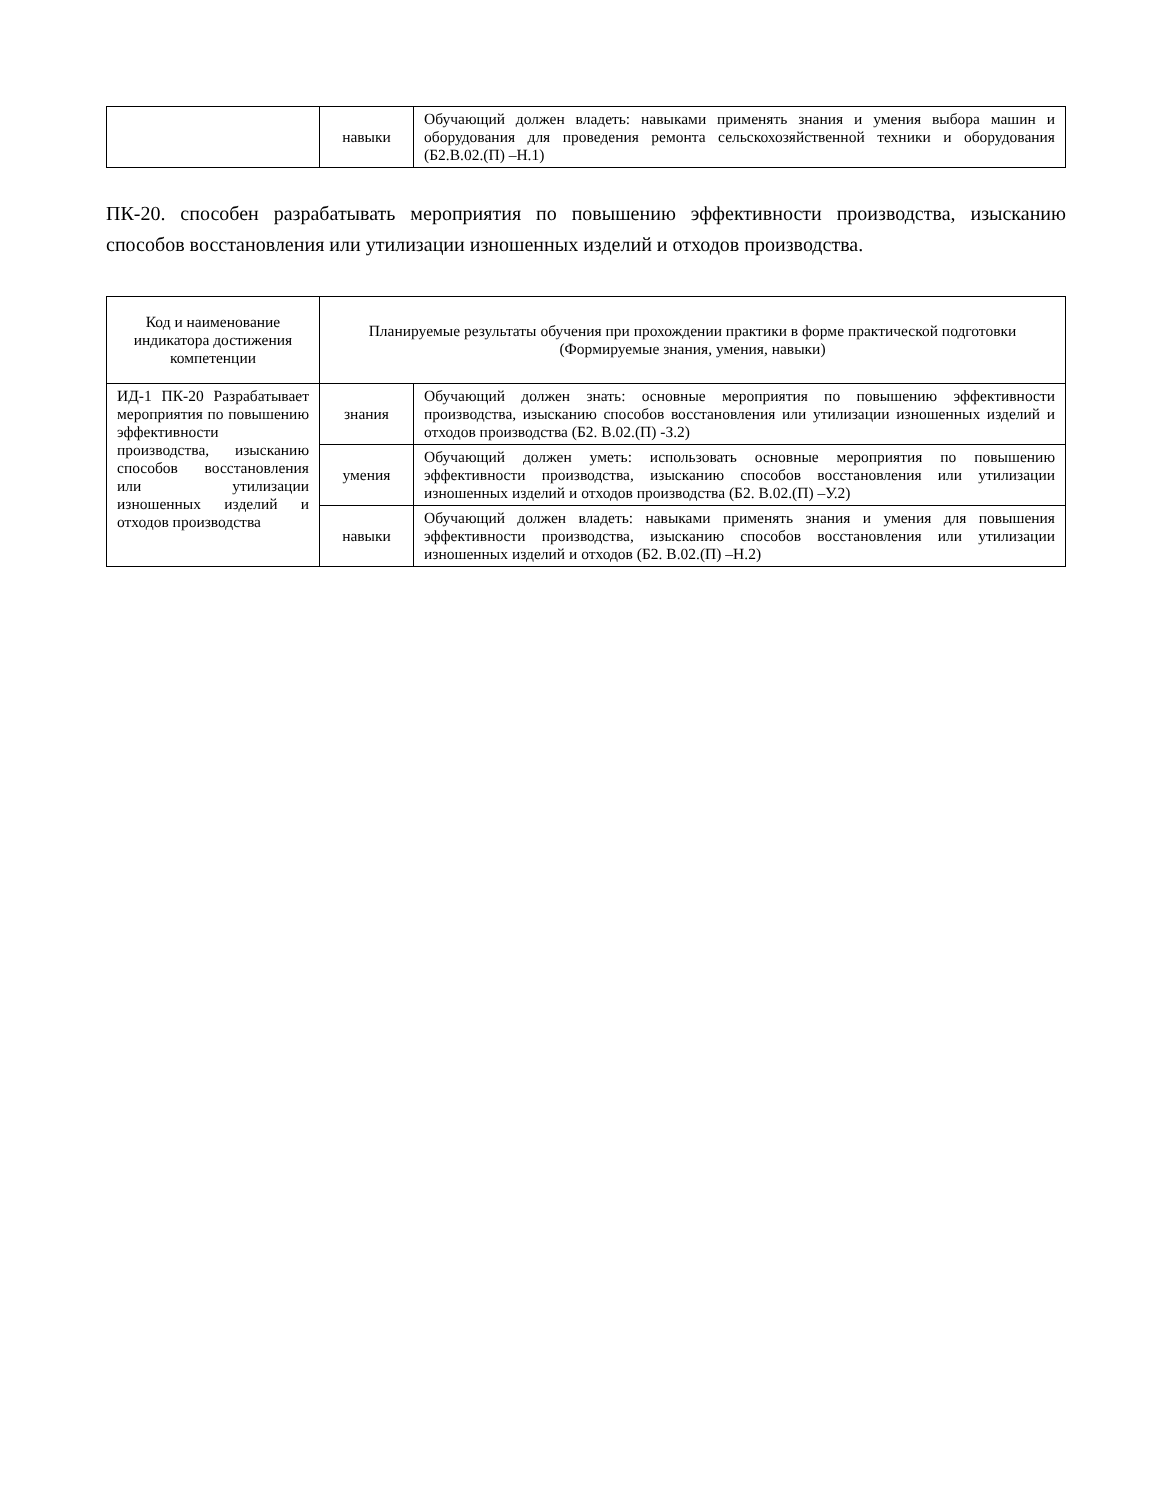| | навыки | Обучающий должен владеть: навыками применять знания и умения выбора машин и оборудования для проведения ремонта сельскохозяйственной техники и оборудования (Б2.В.02.(П) –Н.1) |
ПК-20. способен разрабатывать мероприятия по повышению эффективности производства, изысканию способов восстановления или утилизации изношенных изделий и отходов производства.
| Код и наименование индикатора достижения компетенции | Планируемые результаты обучения при прохождении практики в форме практической подготовки (Формируемые знания, умения, навыки) | |
| ИД-1 ПК-20 Разрабатывает мероприятия по повышению эффективности производства, изысканию способов восстановления или утилизации изношенных изделий и отходов производства | знания | Обучающий должен знать: основные мероприятия по повышению эффективности производства, изысканию способов восстановления или утилизации изношенных изделий и отходов производства (Б2. В.02.(П) -З.2) |
| | умения | Обучающий должен уметь: использовать основные мероприятия по повышению эффективности производства, изысканию способов восстановления или утилизации изношенных изделий и отходов производства (Б2. В.02.(П) –У.2) |
| | навыки | Обучающий должен владеть: навыками применять знания и умения для повышения эффективности производства, изысканию способов восстановления или утилизации изношенных изделий и отходов (Б2. В.02.(П) –Н.2) |